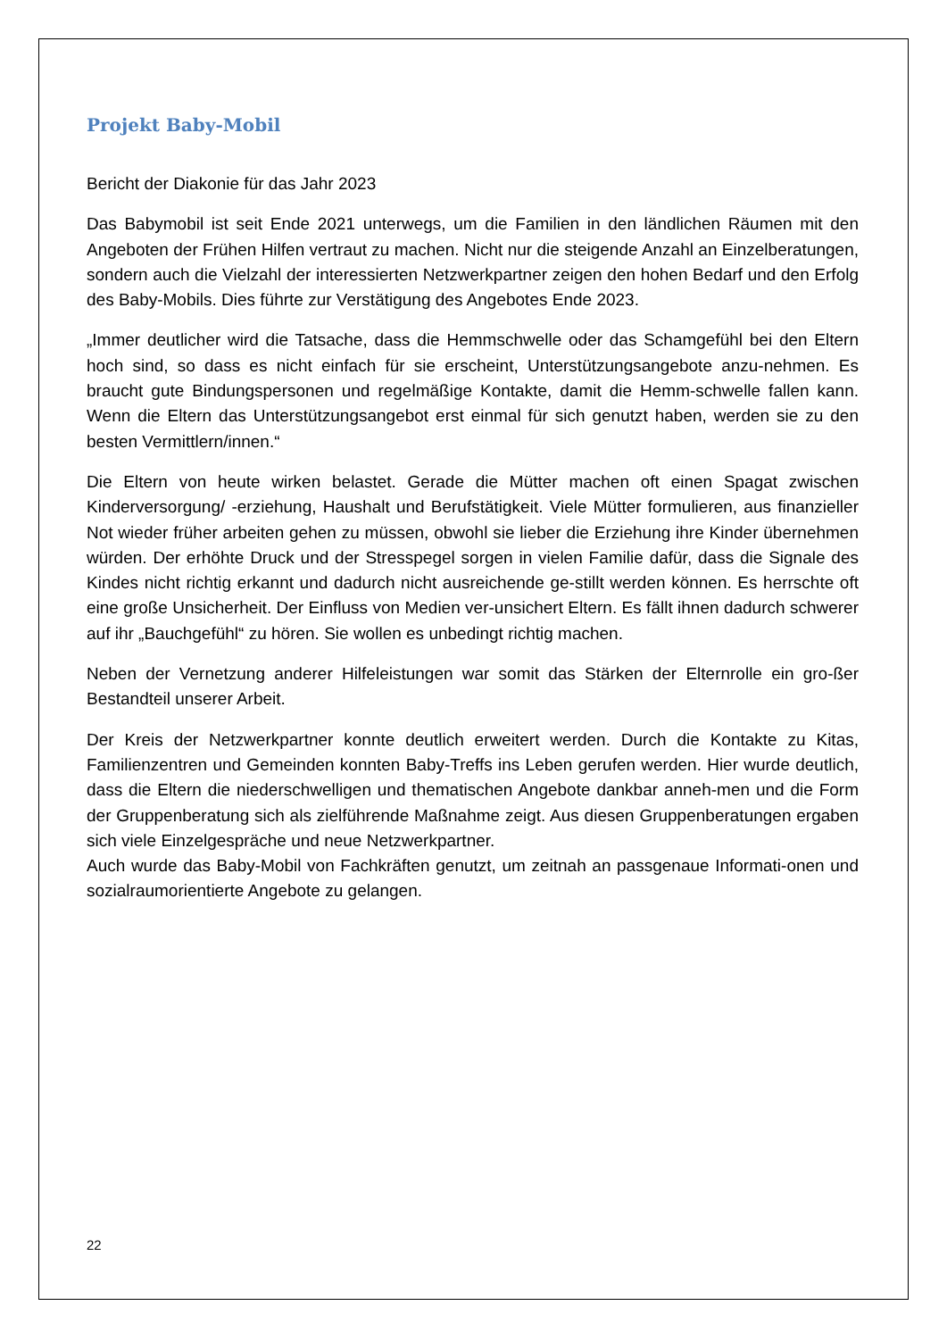Projekt Baby-Mobil
Bericht der Diakonie für das Jahr 2023
Das Babymobil ist seit Ende 2021 unterwegs, um die Familien in den ländlichen Räumen mit den Angeboten der Frühen Hilfen vertraut zu machen. Nicht nur die steigende Anzahl an Einzelberatungen, sondern auch die Vielzahl der interessierten Netzwerkpartner zeigen den hohen Bedarf und den Erfolg des Baby-Mobils. Dies führte zur Verstätigung des Angebotes Ende 2023.
„Immer deutlicher wird die Tatsache, dass die Hemmschwelle oder das Schamgefühl bei den Eltern hoch sind, so dass es nicht einfach für sie erscheint, Unterstützungsangebote anzu-nehmen. Es braucht gute Bindungspersonen und regelmäßige Kontakte, damit die Hemm-schwelle fallen kann. Wenn die Eltern das Unterstützungsangebot erst einmal für sich genutzt haben, werden sie zu den besten Vermittlern/innen.“
Die Eltern von heute wirken belastet. Gerade die Mütter machen oft einen Spagat zwischen Kinderversorgung/ -erziehung, Haushalt und Berufstätigkeit. Viele Mütter formulieren, aus finanzieller Not wieder früher arbeiten gehen zu müssen, obwohl sie lieber die Erziehung ihre Kinder übernehmen würden. Der erhöhte Druck und der Stresspegel sorgen in vielen Familie dafür, dass die Signale des Kindes nicht richtig erkannt und dadurch nicht ausreichende ge-stillt werden können. Es herrschte oft eine große Unsicherheit. Der Einfluss von Medien ver-unsichert Eltern. Es fällt ihnen dadurch schwerer auf ihr „Bauchgefühl“ zu hören. Sie wollen es unbedingt richtig machen.
Neben der Vernetzung anderer Hilfeleistungen war somit das Stärken der Elternrolle ein gro-ßer Bestandteil unserer Arbeit.
Der Kreis der Netzwerkpartner konnte deutlich erweitert werden. Durch die Kontakte zu Kitas, Familienzentren und Gemeinden konnten Baby-Treffs ins Leben gerufen werden. Hier wurde deutlich, dass die Eltern die niederschwelligen und thematischen Angebote dankbar anneh-men und die Form der Gruppenberatung sich als zielführende Maßnahme zeigt. Aus diesen Gruppenberatungen ergaben sich viele Einzelgespräche und neue Netzwerkpartner.
Auch wurde das Baby-Mobil von Fachkräften genutzt, um zeitnah an passgenaue Informati-onen und sozialraumorientierte Angebote zu gelangen.
22